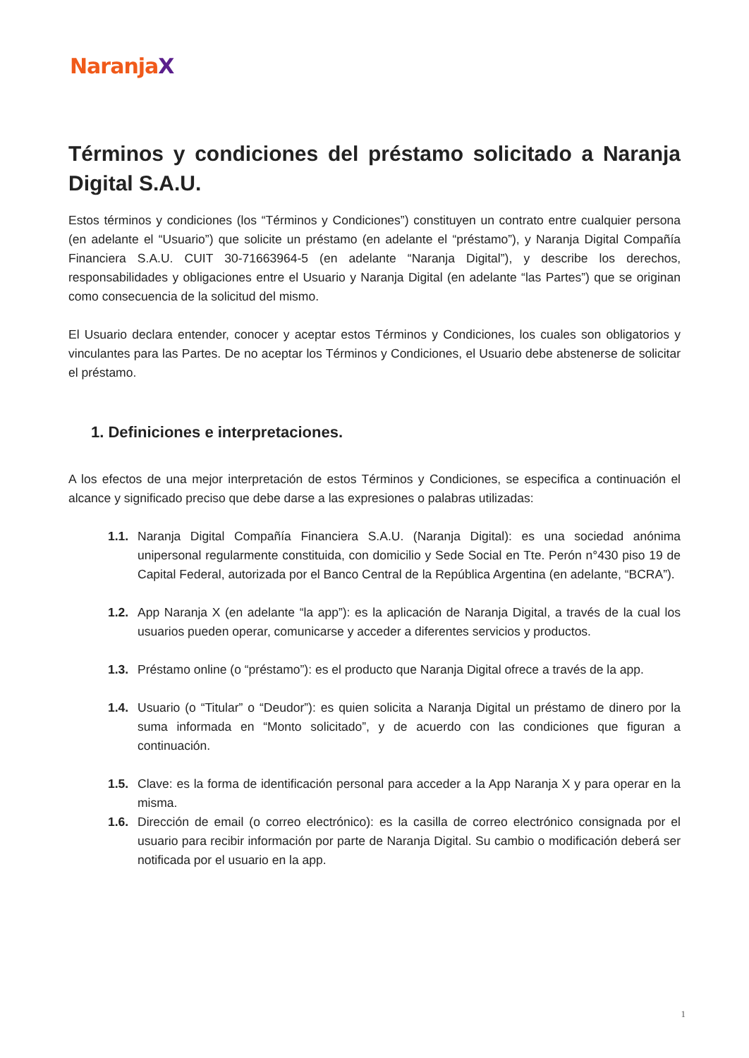NaranjaX
Términos y condiciones del préstamo solicitado a Naranja Digital S.A.U.
Estos términos y condiciones (los “Términos y Condiciones”) constituyen un contrato entre cualquier persona (en adelante el “Usuario”) que solicite un préstamo (en adelante el “préstamo”), y Naranja Digital Compañía Financiera S.A.U. CUIT 30-71663964-5 (en adelante “Naranja Digital”), y describe los derechos, responsabilidades y obligaciones entre el Usuario y Naranja Digital (en adelante “las Partes”) que se originan como consecuencia de la solicitud del mismo.
El Usuario declara entender, conocer y aceptar estos Términos y Condiciones, los cuales son obligatorios y vinculantes para las Partes. De no aceptar los Términos y Condiciones, el Usuario debe abstenerse de solicitar el préstamo.
1. Definiciones e interpretaciones.
A los efectos de una mejor interpretación de estos Términos y Condiciones, se especifica a continuación el alcance y significado preciso que debe darse a las expresiones o palabras utilizadas:
1.1. Naranja Digital Compañía Financiera S.A.U. (Naranja Digital): es una sociedad anónima unipersonal regularmente constituida, con domicilio y Sede Social en Tte. Perón n°430 piso 19 de Capital Federal, autorizada por el Banco Central de la República Argentina (en adelante, “BCRA”).
1.2. App Naranja X (en adelante “la app”): es la aplicación de Naranja Digital, a través de la cual los usuarios pueden operar, comunicarse y acceder a diferentes servicios y productos.
1.3. Préstamo online (o “préstamo”): es el producto que Naranja Digital ofrece a través de la app.
1.4. Usuario (o “Titular” o “Deudor”): es quien solicita a Naranja Digital un préstamo de dinero por la suma informada en “Monto solicitado”, y de acuerdo con las condiciones que figuran a continuación.
1.5. Clave: es la forma de identificación personal para acceder a la App Naranja X y para operar en la misma.
1.6. Dirección de email (o correo electrónico): es la casilla de correo electrónico consignada por el usuario para recibir información por parte de Naranja Digital. Su cambio o modificación deberá ser notificada por el usuario en la app.
1